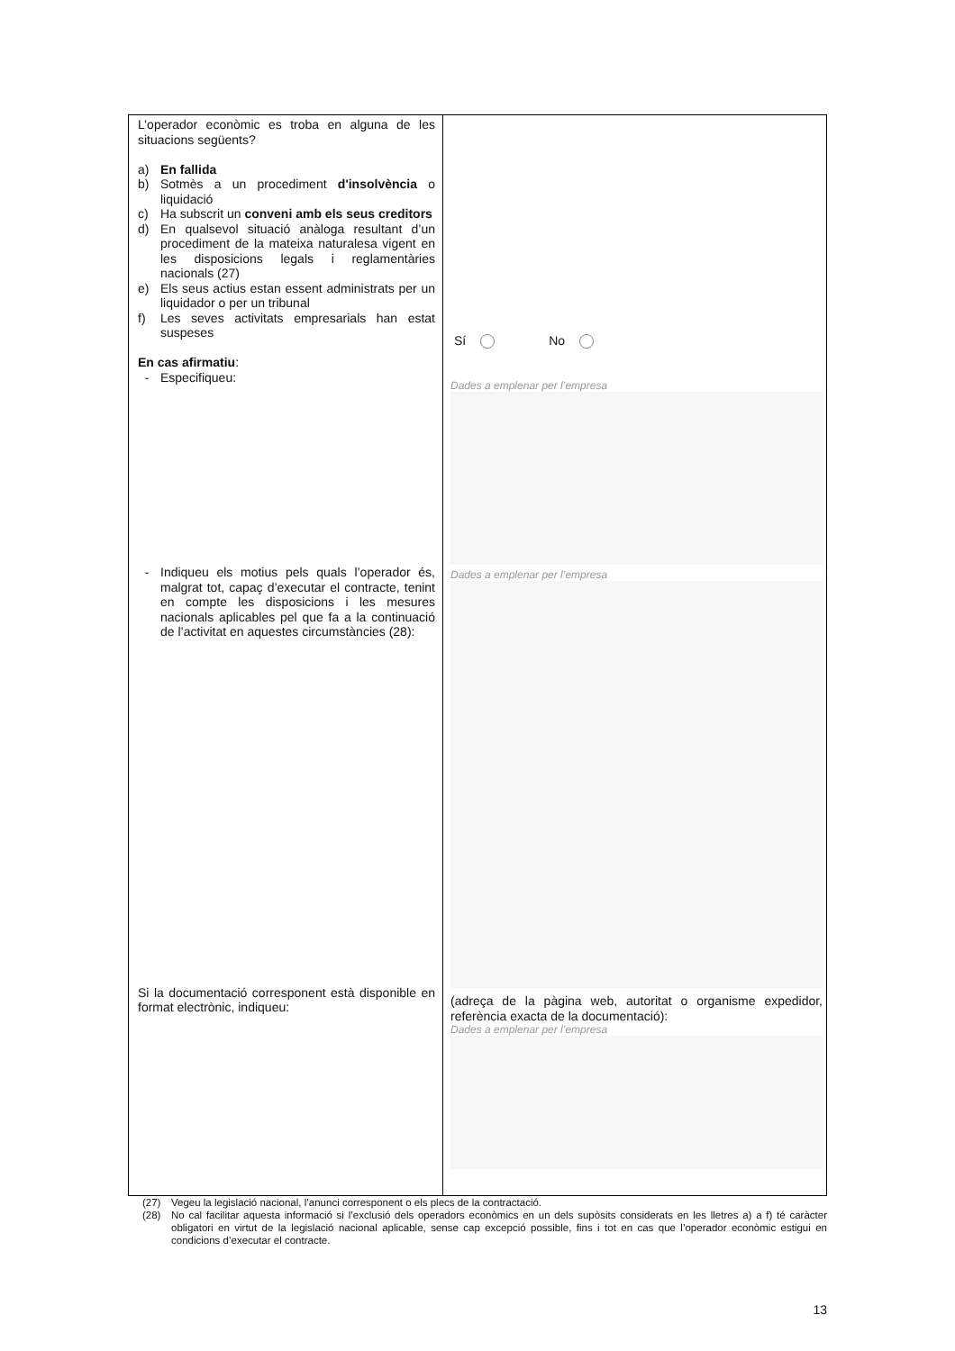| L’operador econòmic es troba en alguna de les situacions següents? a) En fallida b) Sotmès a un procediment d'insolvència o liquidació c) Ha subscrit un conveni amb els seus creditors d) En qualsevol situació anàloga resultant d’un procediment de la mateixa naturalesa vigent en les disposicions legals i reglamentàries nacionals (27) e) Els seus actius estan essent administrats per un liquidador o per un tribunal f) Les seves activitats empresarials han estat suspeses En cas afirmatiu : - Especifiqueu: - Indiqueu els motius pels quals l’operador és, malgrat tot, capaç d’executar el contracte, tenint en compte les disposicions i les mesures nacionals aplicables pel que fa a la continuació de l’activitat en aquestes circumstàncies (28): Si la documentació corresponent està disponible en format electrònic, indiqueu: | Sí No Dades a emplenar per l’empresa Dades a emplenar per l’empresa (adreça de la pàgina web, autoritat o organisme expedidor, referència exacta de la documentació): Dades a emplenar per l’empresa |
(27) Vegeu la legislació nacional, l’anunci corresponent o els plecs de la contractació.
(28) No cal facilitar aquesta informació si l’exclusió dels operadors econòmics en un dels supòsits considerats en les lletres a) a f) té caràcter obligatori en virtut de la legislació nacional aplicable, sense cap excepció possible, fins i tot en cas que l’operador econòmic estigui en condicions d’executar el contracte.
13